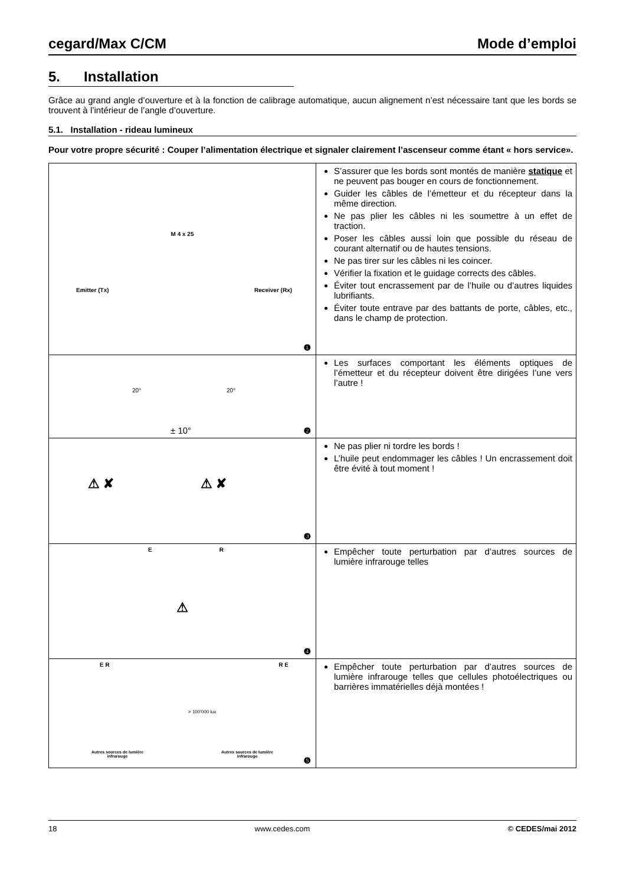cegard/Max C/CM Mode d’emploi
5. Installation
Grâce au grand angle d’ouverture et à la fonction de calibrage automatique, aucun alignement n’est nécessaire tant que les bords se trouvent à l’intérieur de l’angle d’ouverture.
5.1. Installation - rideau lumineux
Pour votre propre sécurité : Couper l’alimentation électrique et signaler clairement l’ascenseur comme étant « hors service».
| M 4 x 25 Emitter (Tx) Receiver (Rx) ❶ | S’assurer que les bords sont montés de manière statique et ne peuvent pas bouger en cours de fonctionnement. Guider les câbles de l’émetteur et du récepteur dans la même direction. Ne pas plier les câbles ni les soumettre à un effet de traction. Poser les câbles aussi loin que possible du réseau de courant alternatif ou de hautes tensions. Ne pas tirer sur les câbles ni les coincer. Vérifier la fixation et le guidage corrects des câbles. Éviter tout encrassement par de l’huile ou d’autres liquides lubrifiants. Éviter toute entrave par des battants de porte, câbles, etc., dans le champ de protection. |
| 20° 20° ± 10° ❷ | Les surfaces comportant les éléments optiques de l’émetteur et du récepteur doivent être dirigées l’une vers l’autre ! |
| ⚠ ✘ ⚠ ✘ ❸ | Ne pas plier ni tordre les bords ! L’huile peut endommager les câbles ! Un encrassement doit être évité à tout moment ! |
| E R ⚠ ❹ | Empêcher toute perturbation par d’autres sources de lumière infrarouge telles |
| E R R E > 100'000 lux Autres sources de lumière infrarouge Autres sources de lumière infrarouge ❺ | Empêcher toute perturbation par d’autres sources de lumière infrarouge telles que cellules photoélectriques ou barrières immatérielles déjà montées ! |
18 www.cedes.com © CEDES/mai 2012